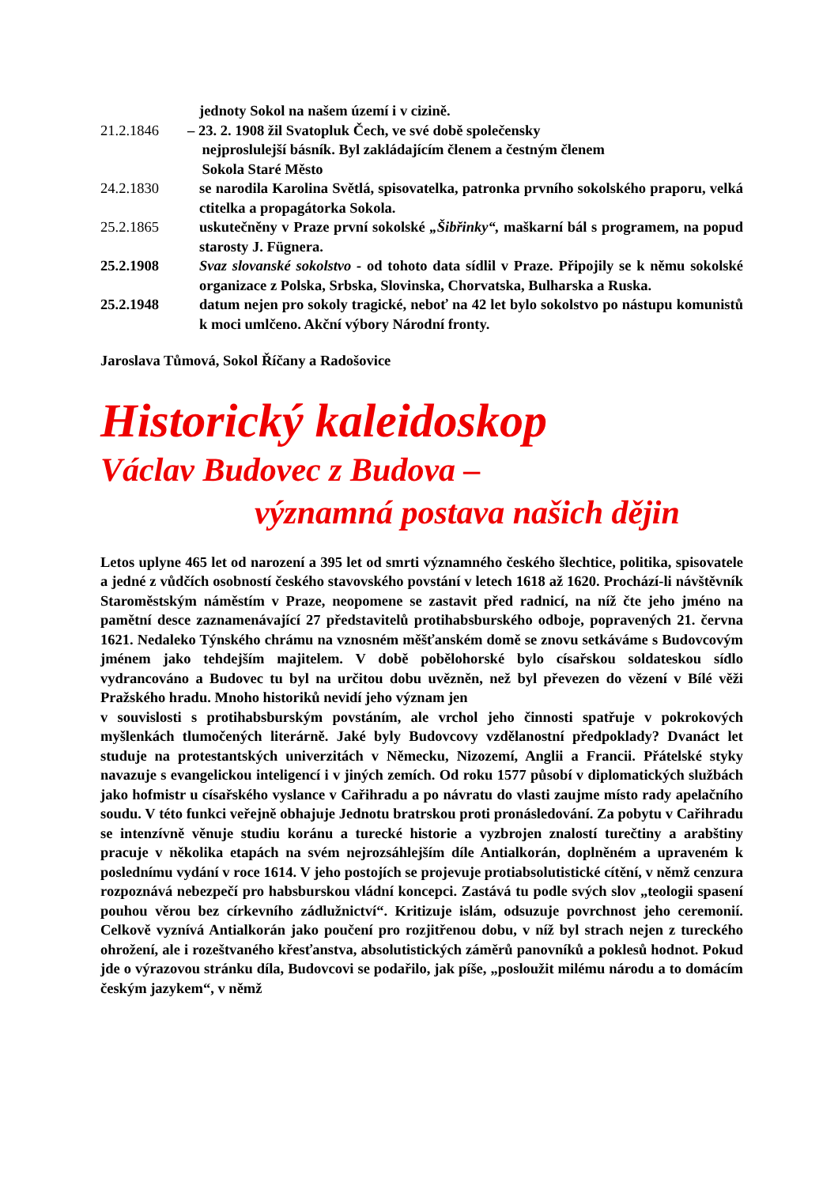jednoty Sokol na našem území i v cizině.
21.2.1846 – 23. 2. 1908 žil Svatopluk Čech, ve své době společensky
nejproslulejší básník. Byl zakládajícím členem a čestným členem
Sokola Staré Město
24.2.1830 se narodila Karolina Světlá, spisovatelka, patronka prvního sokolského praporu, velká ctitelka a propagátorka Sokola.
25.2.1865 uskutečněny v Praze první sokolské „Šibřinky“, maškarní bál s programem, na popud starosty J. Fügnera.
25.2.1908 Svaz slovanské sokolstvo - od tohoto data sídlil v Praze. Připojily se k němu sokolské organizace z Polska, Srbska, Slovinska, Chorvatska, Bulharska a Ruska.
25.2.1948 datum nejen pro sokoly tragické, neboť na 42 let bylo sokolstvo po nástupu komunistů k moci umlčeno. Akční výbory Národní fronty.
Jaroslava Tůmová, Sokol Říčany a Radošovice
Historický kaleidoskop
Václav Budovec z Budova –
významná postava našich dějin
Letos uplyne 465 let od narození a 395 let od smrti významného českého šlechtice, politika, spisovatele a jedné z vůdčích osobností českého stavovského povstání v letech 1618 až 1620. Prochází-li návštěvník Staroměstským náměstím v Praze, neopomene se zastavit před radnicí, na níž čte jeho jméno na pamětní desce zaznamenávající 27 představitelů protihabsburského odboje, popravených 21. června 1621. Nedaleko Týnského chrámu na vznosném měšťanském domě se znovu setkáváme s Budovcovým jménem jako tehdejším majitelem. V době pobělohorské bylo císařskou soldateskou sídlo vydrancováno a Budovec tu byl na určitou dobu uvězněn, než byl převezen do vězení v Bílé věži Pražského hradu. Mnoho historiků nevidí jeho význam jen
v souvislosti s protihabsburským povstáním, ale vrchol jeho činnosti spatřuje v pokrokových myšlenkách tlumočených literárně. Jaké byly Budovcovy vzdělanostní předpoklady? Dvanáct let studuje na protestantských univerzitách v Německu, Nizozemí, Anglii a Francii. Přátelské styky navazuje s evangelickou inteligencí i v jiných zemích. Od roku 1577 působí v diplomatických službách jako hofmistr u císařského vyslance v Cařihradu a po návratu do vlasti zaujme místo rady apelačního soudu. V této funkci veřejně obhajuje Jednotu bratrskou proti pronásledování. Za pobytu v Cařihradu se intenzívně věnuje studiu koránu a turecké historie a vyzbrojen znalostí turečtiny a arabštiny pracuje v několika etapách na svém nejrozsáhlejším díle Antialkorán, doplněném a upraveném k poslednímu vydání v roce 1614. V jeho postojích se projevuje protiabsolutistické cítění, v němž cenzura rozpoznává nebezpečí pro habsburskou vládní koncepci. Zastává tu podle svých slov „teologii spasení pouhou věrou bez církevního zádlužnictví“. Kritizuje islám, odsuzuje povrchnost jeho ceremonií. Celkově vyznívá Antialkorán jako poučení pro rozjitřenou dobu, v níž byl strach nejen z tureckého ohrožení, ale i rozeštvaného křesťanstva, absolutistických záměrů panovníků a poklesů hodnot. Pokud jde o výrazovou stránku díla, Budovcovi se podařilo, jak píše, „posloužit milému národu a to domácím českým jazykem“, v němž